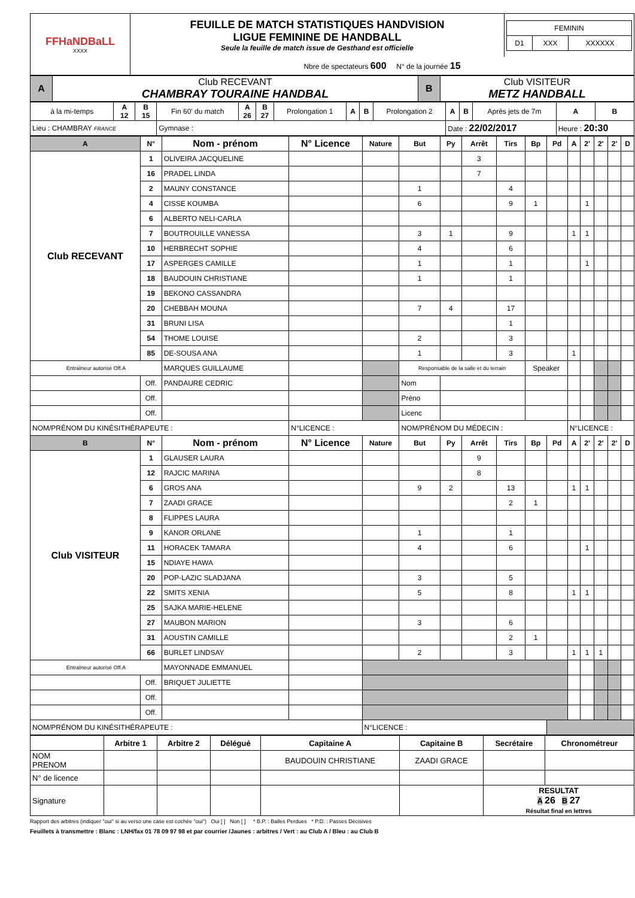| FFHaNDBaLL XXXX | FEUILLE DE MATCH STATISTIQUES HANDVISION LIGUE FEMININE DE HANDBALL Seule la feuille de match issue de Gesthand est officielle | / FEMININ / / / / D1 / XXX / XXXXXX / |
| | Nbre de spectateurs 600 N° de la journée 15 | |
| A | Club RECEVANT CHAMBRAY TOURAINE HANDBAL | B | Club VISITEUR METZ HANDBALL |
| à la mi-temps | A 12 | B 15 | Fin 60' du match | A 26 | B 27 | Prolongation 1 | A | B | Prolongation 2 | A | B | Après jets de 7m | A | B |
| Lieu : CHAMBRAY FRANCE | | | Gymnase : | | | | | | | Date : 22/02/2017 | | | Heure : 20:30 | |
| A | N° | Nom - prénom | N° Licence | Nature | But | Py | Arrêt | Tirs | Bp | Pd | A | 2' | 2' | 2' | D |
| --- | --- | --- | --- | --- | --- | --- | --- | --- | --- | --- | --- | --- | --- | --- | --- |
| Club RECEVANT | 1 | OLIVEIRA JACQUELINE | | | | | 3 | | | | | | | | |
| | 16 | PRADEL LINDA | | | | | 7 | | | | | | | | |
| | 2 | MAUNY CONSTANCE | | | 1 | | | 4 | | | | | | | |
| | 4 | CISSE KOUMBA | | | 6 | | | 9 | 1 | | | 1 | | | |
| | 6 | ALBERTO NELI-CARLA | | | | | | | | | | | | | |
| | 7 | BOUTROUILLE VANESSA | | | 3 | 1 | | 9 | | | 1 | 1 | | | |
| | 10 | HERBRECHT SOPHIE | | | 4 | | | 6 | | | | | | | |
| | 17 | ASPERGES CAMILLE | | | 1 | | | 1 | | | | 1 | | | |
| | 18 | BAUDOUIN CHRISTIANE | | | 1 | | | 1 | | | | | | | |
| | 19 | BEKONO CASSANDRA | | | | | | | | | | | | | |
| | 20 | CHEBBAH MOUNA | | | 7 | 4 | | 17 | | | | | | | |
| | 31 | BRUNI LISA | | | | | | 1 | | | | | | | |
| | 54 | THOME LOUISE | | | 2 | | | 3 | | | | | | | |
| | 85 | DE-SOUSA ANA | | | 1 | | | 3 | | | 1 | | | | |
| Entraîneur autorisé Off.A | | MARQUES GUILLAUME | | | Responsable de la salle et du terrain | | | | Speaker | | | | | | |
| | Off. | PANDAURE CEDRIC | | | Nom | | | | | | | | | | |
| | Off. | | | | Préno | | | | | | | | | | |
| | Off. | | | | Licenc | | | | | | | | | | |
| NOM/PRÉNOM DU KINÉSITHÉRAPEUTE : | | | N°LICENCE : | | NOM/PRÉNOM DU MÉDECIN : | | | | | | N°LICENCE : | | | | |
| B | N° | Nom - prénom | N° Licence | Nature | But | Py | Arrêt | Tirs | Bp | Pd | A | 2' | 2' | 2' | D |
| Club VISITEUR | 1 | GLAUSER LAURA | | | | | 9 | | | | | | | | |
| | 12 | RAJCIC MARINA | | | | | 8 | | | | | | | | |
| | 6 | GROS ANA | | | 9 | 2 | | 13 | | | 1 | 1 | | | |
| | 7 | ZAADI GRACE | | | | | | 2 | 1 | | | | | | |
| | 8 | FLIPPES LAURA | | | | | | | | | | | | | |
| | 9 | KANOR ORLANE | | | 1 | | | 1 | | | | | | | |
| | 11 | HORACEK TAMARA | | | 4 | | | 6 | | | | 1 | | | |
| | 15 | NDIAYE HAWA | | | | | | | | | | | | | |
| | 20 | POP-LAZIC SLADJANA | | | 3 | | | 5 | | | | | | | |
| | 22 | SMITS XENIA | | | 5 | | | 8 | | | 1 | 1 | | | |
| | 25 | SAJKA MARIE-HELENE | | | | | | | | | | | | | |
| | 27 | MAUBON MARION | | | 3 | | | 6 | | | | | | | |
| | 31 | AOUSTIN CAMILLE | | | | | | 2 | 1 | | | | | | |
| | 66 | BURLET LINDSAY | | | 2 | | | 3 | | | 1 | 1 | 1 | | |
| Entraîneur autorisé Off.A | | MAYONNADE EMMANUEL | | | | | | | | | | | | | |
| | Off. | BRIQUET JULIETTE | | | | | | | | | | | | | |
| | Off. | | | | | | | | | | | | | | |
| | Off. | | | | | | | | | | | | | | |
| NOM/PRÉNOM DU KINÉSITHÉRAPEUTE : | | | | N°LICENCE : | | | | | | | | | | | |
| | Arbitre 1 | Arbitre 2 | Délégué | Capitaine A | Capitaine B | Secrétaire | Chronométreur |
| --- | --- | --- | --- | --- | --- | --- | --- |
| NOM PRENOM | | | | BAUDOUIN CHRISTIANE | ZAADI GRACE | | |
| N° de licence | | | | | | | |
| Signature | | | | | | RESULTAT A 26 B 27 Résultat final en lettres | |
Rapport des arbitres (indiquer "oui" si au verso une case est cochée "oui") Oui [ ] Non [ ] * B.P. : Balles Perdues * P.D. : Passes Décisives
Feuillets à transmettre : Blanc : LNH/fax 01 78 09 97 98 et par courrier /Jaunes : arbitres / Vert : au Club A / Bleu : au Club B